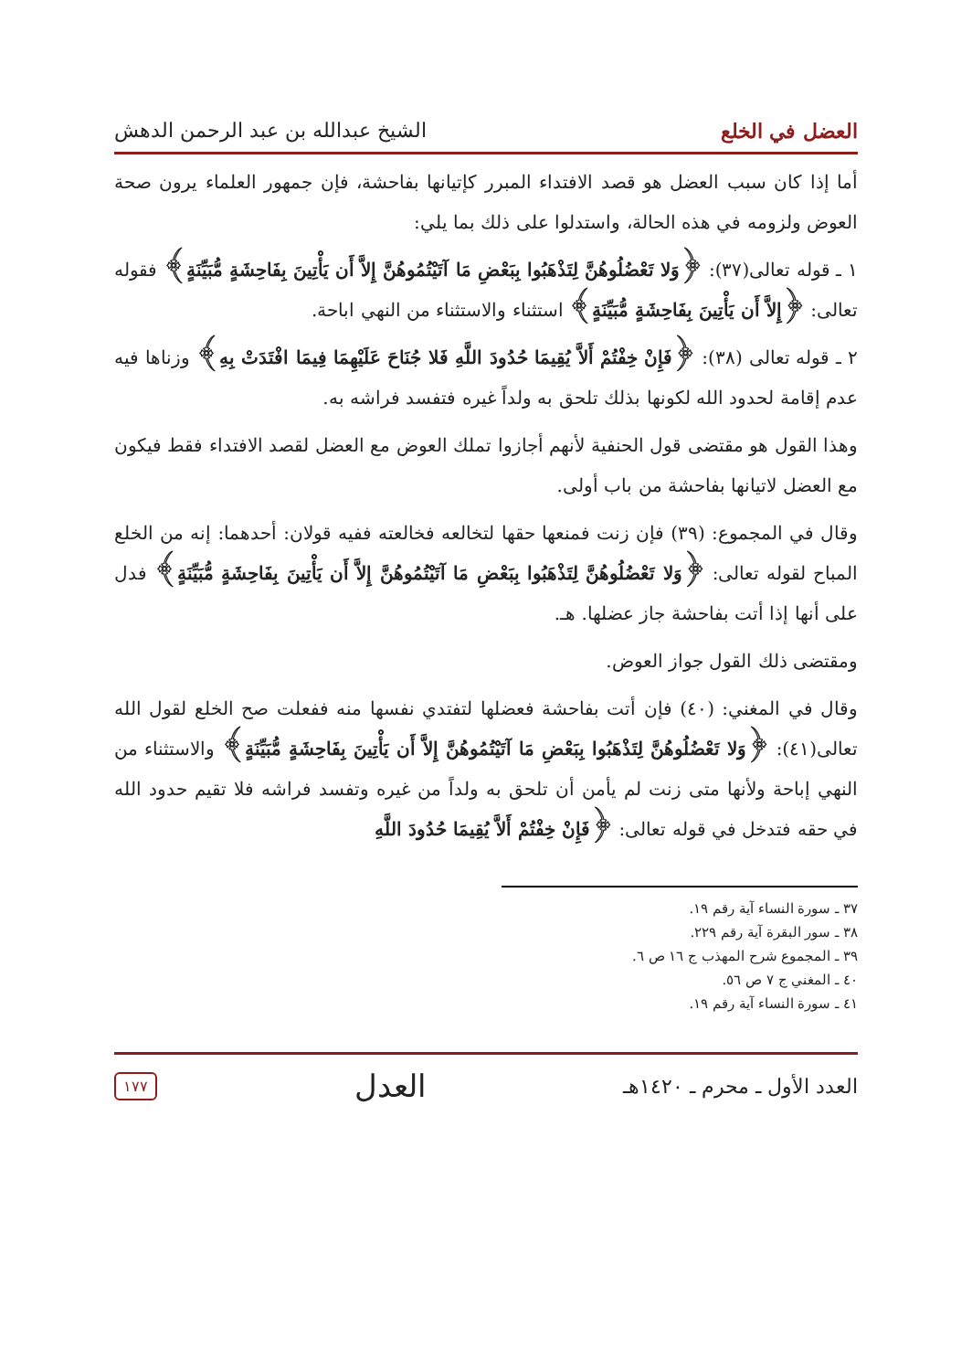العضل في الخلع الشيخ عبدالله بن عبد الرحمن الدهش
أما إذا كان سبب العضل هو قصد الافتداء المبرر كإتيانها بفاحشة، فإن جمهور العلماء يرون صحة العوض ولزومه في هذه الحالة، واستدلوا على ذلك بما يلي:
١ ـ قوله تعالى(٣٧): ﴿وَلا تَعْضُلُوهُنَّ لِتَذْهَبُوا بِبَعْضِ مَا آتَيْتُمُوهُنَّ إِلاَّ أَن يَأْتِينَ بِفَاحِشَةٍ مُّبَيِّنَةٍ﴾ فقوله تعالى: ﴿إِلاَّ أَن يَأْتِينَ بِفَاحِشَةٍ مُّبَيِّنَةٍ﴾ استثناء والاستثناء من النهي اباحة.
٢ ـ قوله تعالى (٣٨): ﴿فَإِنْ خِفْتُمْ أَلاَّ يُقِيمَا حُدُودَ اللَّهِ فَلا جُنَاحَ عَلَيْهِمَا فِيمَا افْتَدَتْ بِهِ﴾ وزناها فيه عدم إقامة لحدود الله لكونها بذلك تلحق به ولداً غيره فتفسد فراشه به.
وهذا القول هو مقتضى قول الحنفية لأنهم أجازوا تملك العوض مع العضل لقصد الافتداء فقط فيكون مع العضل لاتيانها بفاحشة من باب أولى.
وقال في المجموع: (٣٩) فإن زنت فمنعها حقها لتخالعه فخالعته ففيه قولان: أحدهما: إنه من الخلع المباح لقوله تعالى: ﴿وَلا تَعْضُلُوهُنَّ لِتَذْهَبُوا بِبَعْضِ مَا آتَيْتُمُوهُنَّ إِلاَّ أَن يَأْتِينَ بِفَاحِشَةٍ مُّبَيِّنَةٍ﴾ فدل على أنها إذا أتت بفاحشة جاز عضلها. هـ.
ومقتضى ذلك القول جواز العوض.
وقال في المغني: (٤٠) فإن أتت بفاحشة فعضلها لتفتدي نفسها منه ففعلت صح الخلع لقول الله تعالى(٤١): ﴿وَلا تَعْضُلُوهُنَّ لِتَذْهَبُوا بِبَعْضِ مَا آتَيْتُمُوهُنَّ إِلاَّ أَن يَأْتِينَ بِفَاحِشَةٍ مُّبَيِّنَةٍ﴾ والاستثناء من النهي إباحة ولأنها متى زنت لم يأمن أن تلحق به ولداً من غيره وتفسد فراشه فلا تقيم حدود الله في حقه فتدخل في قوله تعالى: ﴿فَإِنْ خِفْتُمْ أَلاَّ يُقِيمَا حُدُودَ اللَّهِ
٣٧ ـ سورة النساء آية رقم ١٩.
٣٨ ـ سور البقرة آية رقم ٢٢٩.
٣٩ ـ المجموع شرح المهذب ج ١٦ ص ٦.
٤٠ ـ المغني ج ٧ ص ٥٦.
٤١ ـ سورة النساء آية رقم ١٩.
العدد الأول ـ محرم ـ ١٤٢٠هـ العدل ١٧٧